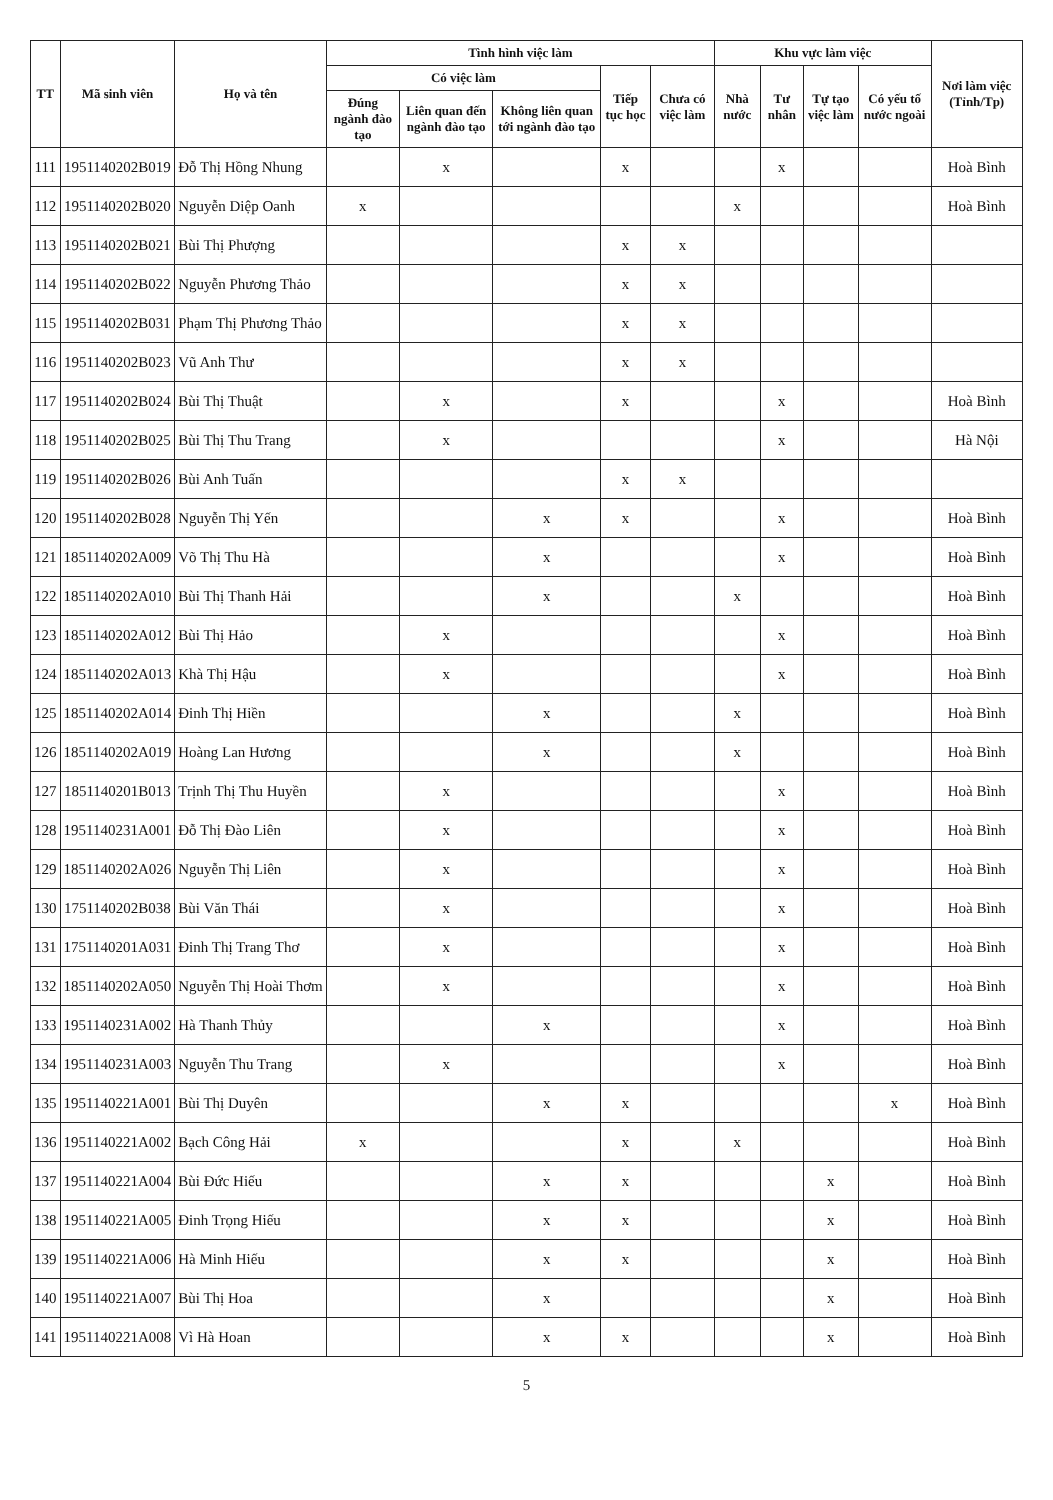| TT | Mã sinh viên | Họ và tên | Tình hình việc làm | | | | | Khu vực làm việc | | | | Nơi làm việc (Tỉnh/Tp) |
| --- | --- | --- | --- | --- | --- | --- | --- | --- | --- | --- | --- | --- |
| | | | Có việc làm | | | Tiếp tục học | Chưa có việc làm | Nhà nước | Tư nhân | Tự tạo việc làm | Có yếu tố nước ngoài | |
| | | | Đúng ngành đào tạo | Liên quan đến ngành đào tạo | Không liên quan tới ngành đào tạo | | | | | | | |
| 111 | 1951140202B019 | Đỗ Thị Hồng Nhung | | x | | x | | | x | | | Hoà Bình |
| 112 | 1951140202B020 | Nguyễn Diệp Oanh | x | | | | | x | | | | Hoà Bình |
| 113 | 1951140202B021 | Bùi Thị Phượng | | | | x | x | | | | | |
| 114 | 1951140202B022 | Nguyễn Phương Thảo | | | | x | x | | | | | |
| 115 | 1951140202B031 | Phạm Thị Phương Thảo | | | | x | x | | | | | |
| 116 | 1951140202B023 | Vũ Anh Thư | | | | x | x | | | | | |
| 117 | 1951140202B024 | Bùi Thị Thuật | | x | | x | | | x | | | Hoà Bình |
| 118 | 1951140202B025 | Bùi Thị Thu Trang | | x | | | | | x | | | Hà Nội |
| 119 | 1951140202B026 | Bùi Anh Tuấn | | | | x | x | | | | | |
| 120 | 1951140202B028 | Nguyễn Thị Yến | | | x | x | | | x | | | Hoà Bình |
| 121 | 1851140202A009 | Võ Thị Thu Hà | | | x | | | | x | | | Hoà Bình |
| 122 | 1851140202A010 | Bùi Thị Thanh Hải | | | x | | | x | | | | Hoà Bình |
| 123 | 1851140202A012 | Bùi Thị Hảo | | x | | | | | x | | | Hoà Bình |
| 124 | 1851140202A013 | Khà Thị Hậu | | x | | | | | x | | | Hoà Bình |
| 125 | 1851140202A014 | Đinh Thị Hiền | | | x | | | x | | | | Hoà Bình |
| 126 | 1851140202A019 | Hoàng Lan Hương | | | x | | | x | | | | Hoà Bình |
| 127 | 1851140201B013 | Trịnh Thị Thu Huyền | | x | | | | | x | | | Hoà Bình |
| 128 | 1951140231A001 | Đỗ Thị Đào Liên | | x | | | | | x | | | Hoà Bình |
| 129 | 1851140202A026 | Nguyễn Thị Liên | | x | | | | | x | | | Hoà Bình |
| 130 | 1751140202B038 | Bùi Văn Thái | | x | | | | | x | | | Hoà Bình |
| 131 | 1751140201A031 | Đinh Thị Trang Thơ | | x | | | | | x | | | Hoà Bình |
| 132 | 1851140202A050 | Nguyễn Thị Hoài Thơm | | x | | | | | x | | | Hoà Bình |
| 133 | 1951140231A002 | Hà Thanh Thủy | | | x | | | | x | | | Hoà Bình |
| 134 | 1951140231A003 | Nguyễn Thu Trang | | x | | | | | x | | | Hoà Bình |
| 135 | 1951140221A001 | Bùi Thị Duyên | | | x | x | | | | | x | Hoà Bình |
| 136 | 1951140221A002 | Bạch Công Hải | x | | | x | | x | | | | Hoà Bình |
| 137 | 1951140221A004 | Bùi Đức Hiếu | | | x | x | | | | x | | Hoà Bình |
| 138 | 1951140221A005 | Đinh Trọng Hiếu | | | x | x | | | | x | | Hoà Bình |
| 139 | 1951140221A006 | Hà Minh Hiếu | | | x | x | | | | x | | Hoà Bình |
| 140 | 1951140221A007 | Bùi Thị Hoa | | | x | | | | | x | | Hoà Bình |
| 141 | 1951140221A008 | Vì Hà Hoan | | | x | x | | | | x | | Hoà Bình |
5